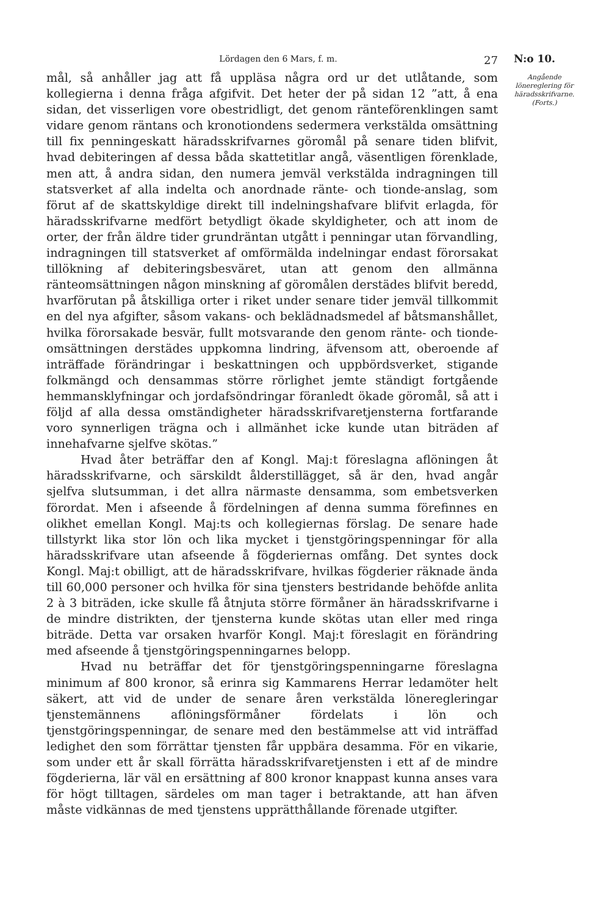Lördagen den 6 Mars, f. m. 27
mål, så anhåller jag att få uppläsa några ord ur det utlåtande, som kollegierna i denna fråga afgifvit. Det heter der på sidan 12 ”att, å ena sidan, det visserligen vore obestridligt, det genom ränteförenklingen samt vidare genom räntans och kronotiondens sedermera verkstälda omsättning till fix penningeskatt häradsskrifvarnes göromål på senare tiden blifvit, hvad debiteringen af dessa båda skattetitlar angå, väsentligen förenklade, men att, å andra sidan, den numera jemväl verkstälda indragningen till statsverket af alla indelta och anordnade ränte- och tionde-anslag, som förut af de skattskyldige direkt till indelningshafvare blifvit erlagda, för häradsskrifvarne medfört betydligt ökade skyldigheter, och att inom de orter, der från äldre tider grundräntan utgått i penningar utan förvandling, indragningen till statsverket af omförmälda indelningar endast förorsakat tillökning af debiteringsbesväret, utan att genom den allmänna ränteomsättningen någon minskning af göromålen derstädes blifvit beredd, hvarförutan på åtskilliga orter i riket under senare tider jemväl tillkommit en del nya afgifter, såsom vakans- och beklädnadsmedel af båtsmanshållet, hvilka förorsakade besvär, fullt motsvarande den genom ränte- och tionde-omsättningen derstädes uppkomna lindring, äfvensom att, oberoende af inträffade förändringar i beskattningen och uppbördsverket, stigande folkmängd och densammas större rörlighet jemte ständigt fortgående hemmansklyfningar och jordafsöndringar föranledt ökade göromål, så att i följd af alla dessa omständigheter häradsskrifvaretjensterna fortfarande voro synnerligen trägna och i allmänhet icke kunde utan biträden af innehafvarne sjelfve skötas.”
Hvad åter beträffar den af Kongl. Maj:t föreslagna aflöningen åt häradsskrifvarne, och särskildt ålderstillägget, så är den, hvad angår sjelfva slutsumman, i det allra närmaste densamma, som embetsverken förordat. Men i afseende å fördelningen af denna summa förefinnes en olikhet emellan Kongl. Maj:ts och kollegiernas förslag. De senare hade tillstyrkt lika stor lön och lika mycket i tjenstgöringspenningar för alla häradsskrifvare utan afseende å fögderiernas omfång. Det syntes dock Kongl. Maj:t obilligt, att de häradsskrifvare, hvilkas fögderier räknade ända till 60,000 personer och hvilka för sina tjensters bestridande behöfde anlita 2 à 3 biträden, icke skulle få åtnjuta större förmåner än häradsskrifvarne i de mindre distrikten, der tjensterna kunde skötas utan eller med ringa biträde. Detta var orsaken hvarför Kongl. Maj:t föreslagit en förändring med afseende å tjenstgöringspenningarnes belopp.
Hvad nu beträffar det för tjenstgöringspenningarne föreslagna minimum af 800 kronor, så erinra sig Kammarens Herrar ledamöter helt säkert, att vid de under de senare åren verkstälda löneregleringar tjenstemännens aflöningsförmåner fördelats i lön och tjenstgöringspenningar, de senare med den bestämmelse att vid inträffad ledighet den som förrättar tjensten får uppbära desamma. För en vikarie, som under ett år skall förrätta häradsskrifvaretjensten i ett af de mindre fögderierna, lär väl en ersättning af 800 kronor knappast kunna anses vara för högt tilltagen, särdeles om man tager i betraktande, att han äfven måste vidkännas de med tjenstens upprätthållande förenade utgifter.
N:o 10.
Angående lönereglering för häradsskrifvarne. (Forts.)